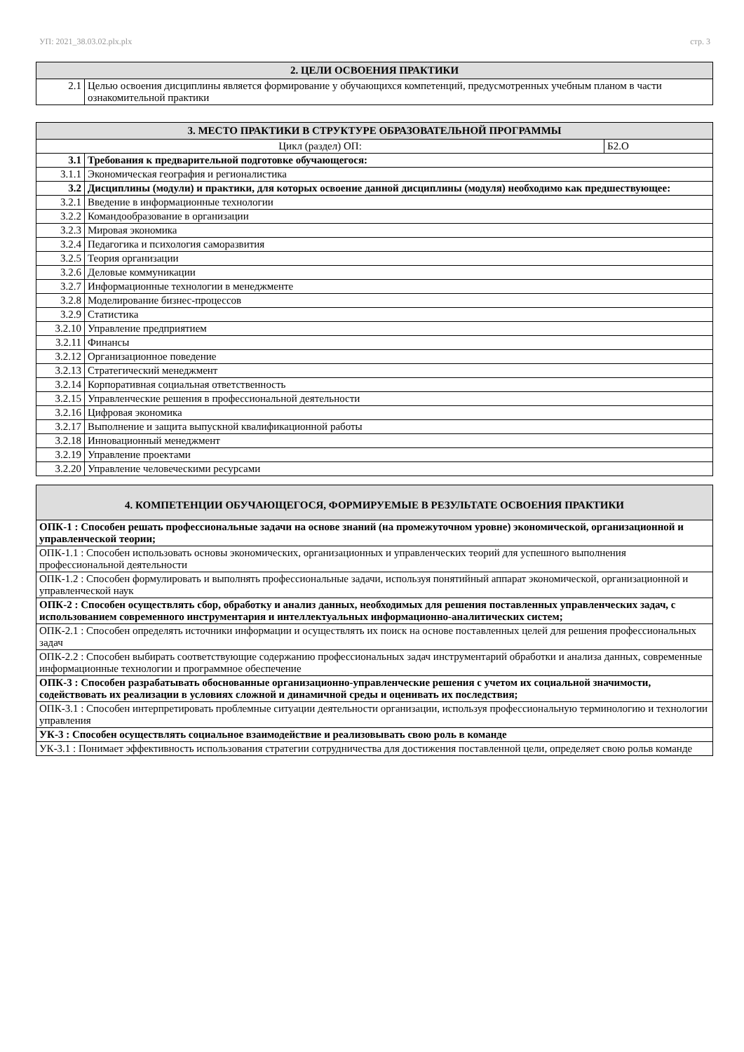УП: 2021_38.03.02.plx.plx стр. 3
| 2. ЦЕЛИ ОСВОЕНИЯ ПРАКТИКИ | |
| --- | --- |
| 2.1 | Целью освоения дисциплины является формирование у обучающихся компетенций, предусмотренных учебным планом в части ознакомительной практики |
| 3. МЕСТО ПРАКТИКИ В СТРУКТУРЕ ОБРАЗОВАТЕЛЬНОЙ ПРОГРАММЫ | | |
| --- | --- | --- |
| Цикл (раздел) ОП: | | Б2.О |
| 3.1 | Требования к предварительной подготовке обучающегося: | |
| 3.1.1 | Экономическая география и регионалистика | |
| 3.2 | Дисциплины (модули) и практики, для которых освоение данной дисциплины (модуля) необходимо как предшествующее: | |
| 3.2.1 | Введение в информационные технологии | |
| 3.2.2 | Командообразование в организации | |
| 3.2.3 | Мировая экономика | |
| 3.2.4 | Педагогика и психология саморазвития | |
| 3.2.5 | Теория организации | |
| 3.2.6 | Деловые коммуникации | |
| 3.2.7 | Информационные технологии в менеджменте | |
| 3.2.8 | Моделирование бизнес-процессов | |
| 3.2.9 | Статистика | |
| 3.2.10 | Управление предприятием | |
| 3.2.11 | Финансы | |
| 3.2.12 | Организационное поведение | |
| 3.2.13 | Стратегический менеджмент | |
| 3.2.14 | Корпоративная социальная ответственность | |
| 3.2.15 | Управленческие решения в профессиональной деятельности | |
| 3.2.16 | Цифровая экономика | |
| 3.2.17 | Выполнение и защита выпускной квалификационной работы | |
| 3.2.18 | Инновационный менеджмент | |
| 3.2.19 | Управление проектами | |
| 3.2.20 | Управление человеческими ресурсами | |
| 4. КОМПЕТЕНЦИИ ОБУЧАЮЩЕГОСЯ, ФОРМИРУЕМЫЕ В РЕЗУЛЬТАТЕ ОСВОЕНИЯ ПРАКТИКИ |
| --- |
| ОПК-1 : Способен решать профессиональные задачи на основе знаний (на промежуточном уровне) экономической, организационной и управленческой теории; |
| ОПК-1.1 : Способен использовать основы экономических, организационных и управленческих теорий для успешного выполнения профессиональной деятельности |
| ОПК-1.2 : Способен формулировать и выполнять профессиональные задачи, используя понятийный аппарат экономической, организационной и управленческой наук |
| ОПК-2 : Способен осуществлять сбор, обработку и анализ данных, необходимых для решения поставленных управленческих задач, с использованием современного инструментария и интеллектуальных информационно-аналитических систем; |
| ОПК-2.1 : Способен определять источники информации и осуществлять их поиск на основе поставленных целей для решения профессиональных задач |
| ОПК-2.2 : Способен выбирать соответствующие содержанию профессиональных задач инструментарий обработки и анализа данных, современные информационные технологии и программное обеспечение |
| ОПК-3 : Способен разрабатывать обоснованные организационно-управленческие решения с учетом их социальной значимости, содействовать их реализации в условиях сложной и динамичной среды и оценивать их последствия; |
| ОПК-3.1 : Способен интерпретировать проблемные ситуации деятельности организации, используя профессиональную терминологию и технологии управления |
| УК-3 : Способен осуществлять социальное взаимодействие и реализовывать свою роль в команде |
| УК-3.1 : Понимает эффективность использования стратегии сотрудничества для достижения поставленной цели, определяет свою рольв команде |